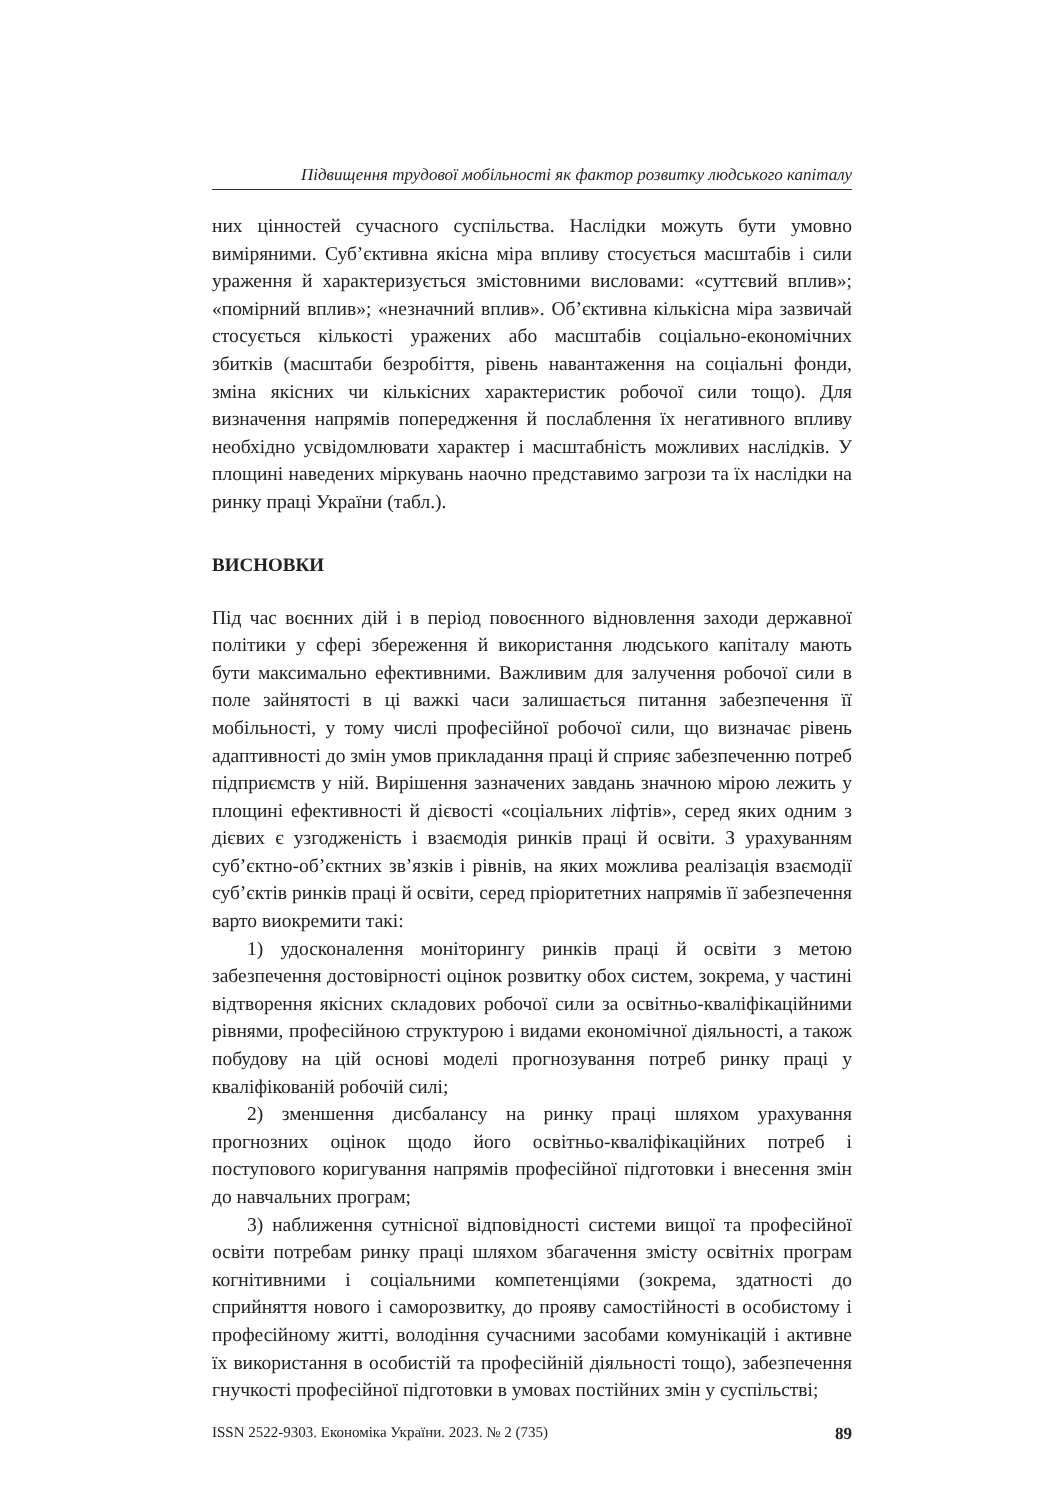Підвищення трудової мобільності як фактор розвитку людського капіталу
них цінностей сучасного суспільства. Наслідки можуть бути умовно виміряними. Суб’єктивна якісна міра впливу стосується масштабів і сили ураження й характеризується змістовними висловами: «суттєвий вплив»; «помірний вплив»; «незначний вплив». Об’єктивна кількісна міра зазвичай стосується кількості уражених або масштабів соціально-економічних збитків (масштаби безробіття, рівень навантаження на соціальні фонди, зміна якісних чи кількісних характеристик робочої сили тощо). Для визначення напрямів попередження й послаблення їх негативного впливу необхідно усвідомлювати характер і масштабність можливих наслідків. У площині наведених міркувань наочно представимо загрози та їх наслідки на ринку праці України (табл.).
ВИСНОВКИ
Під час воєнних дій і в період повоєнного відновлення заходи державної політики у сфері збереження й використання людського капіталу мають бути максимально ефективними. Важливим для залучення робочої сили в поле зайнятості в ці важкі часи залишається питання забезпечення її мобільності, у тому числі професійної робочої сили, що визначає рівень адаптивності до змін умов прикладання праці й сприяє забезпеченню потреб підприємств у ній. Вирішення зазначених завдань значною мірою лежить у площині ефективності й дієвості «соціальних ліфтів», серед яких одним з дієвих є узгодженість і взаємодія ринків праці й освіти. З урахуванням суб’єктно-об’єктних зв’язків і рівнів, на яких можлива реалізація взаємодії суб’єктів ринків праці й освіти, серед пріоритетних напрямів її забезпечення варто виокремити такі:
1) удосконалення моніторингу ринків праці й освіти з метою забезпечення достовірності оцінок розвитку обох систем, зокрема, у частині відтворення якісних складових робочої сили за освітньо-кваліфікаційними рівнями, професійною структурою і видами економічної діяльності, а також побудову на цій основі моделі прогнозування потреб ринку праці у кваліфікованій робочій силі;
2) зменшення дисбалансу на ринку праці шляхом урахування прогнозних оцінок щодо його освітньо-кваліфікаційних потреб і поступового коригування напрямів професійної підготовки і внесення змін до навчальних програм;
3) наближення сутнісної відповідності системи вищої та професійної освіти потребам ринку праці шляхом збагачення змісту освітніх програм когнітивними і соціальними компетенціями (зокрема, здатності до сприйняття нового і саморозвитку, до прояву самостійності в особистому і професійному житті, володіння сучасними засобами комунікацій і активне їх використання в особистій та професійній діяльності тощо), забезпечення гнучкості професійної підготовки в умовах постійних змін у суспільстві;
ISSN 2522-9303. Економіка України. 2023. № 2 (735) 89